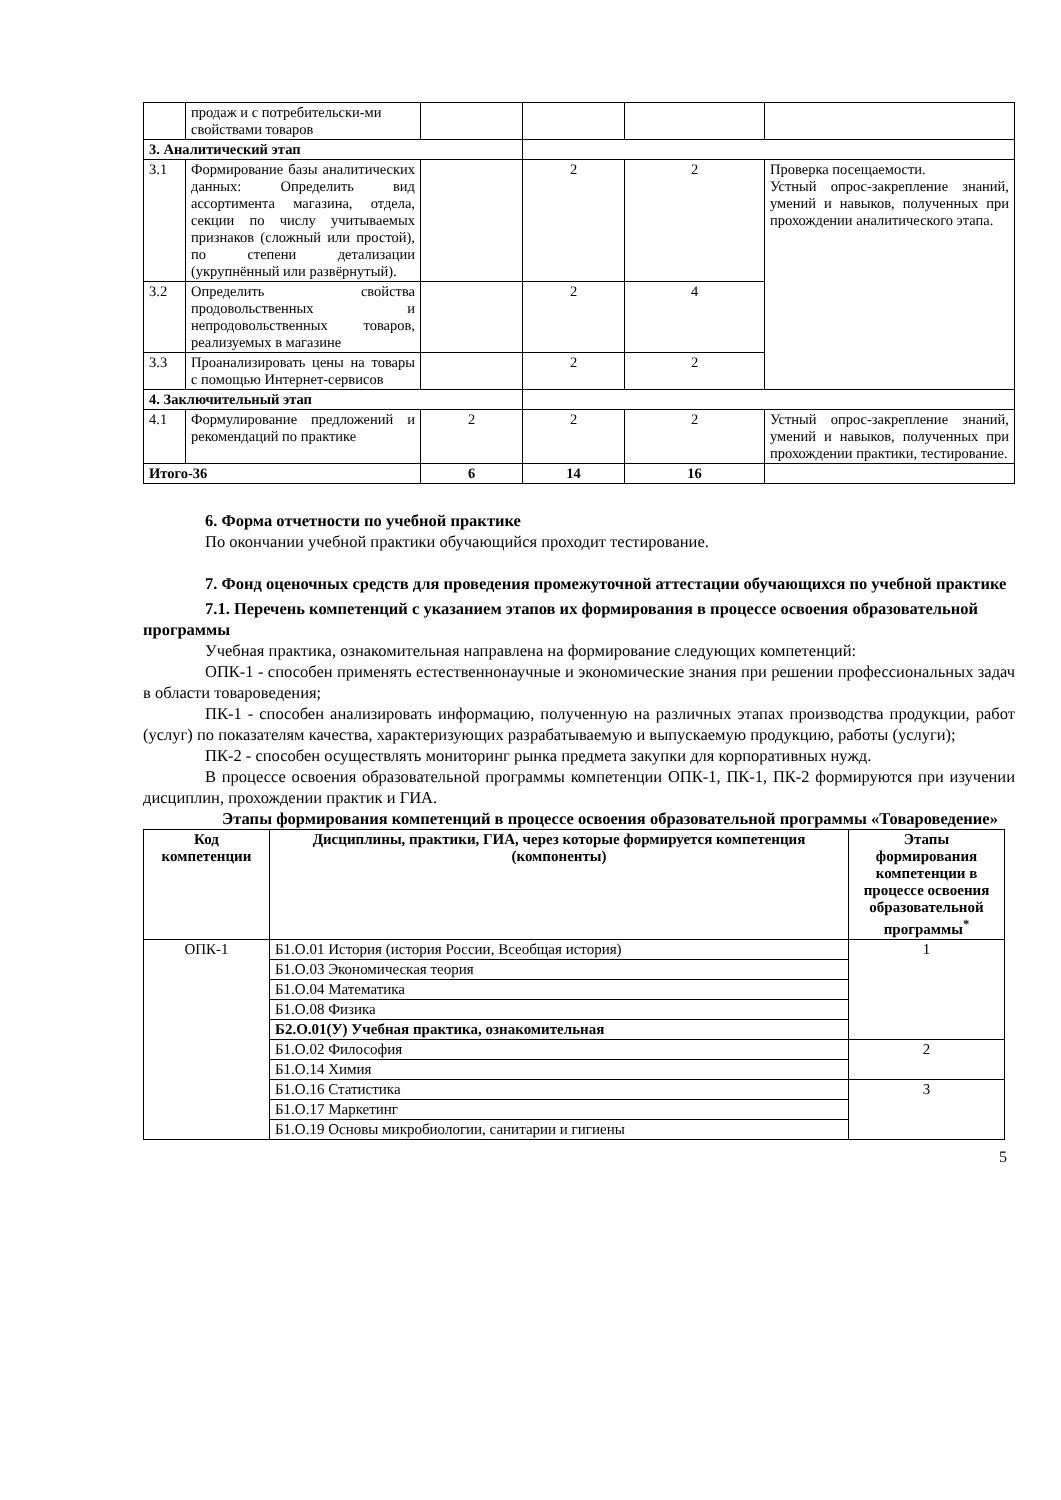| | продаж и с потребительски-ми свойствами товаров | | | | |
| 3. Аналитический этап | | | | | |
| 3.1 | Формирование базы аналитических данных: Определить вид ассортимента магазина, отдела, секции по числу учитываемых признаков (сложный или простой), по степени детализации (укрупнённый или развёрнутый). | | 2 | 2 | Проверка посещаемости. Устный опрос-закрепление знаний, умений и навыков, полученных при прохождении аналитического этапа. |
| 3.2 | Определить свойства продовольственных и непродовольственных товаров, реализуемых в магазине | | 2 | 4 | |
| 3.3 | Проанализировать цены на товары с помощью Интернет-сервисов | | 2 | 2 | |
| 4. Заключительный этап | | | | | |
| 4.1 | Формулирование предложений и рекомендаций по практике | 2 | 2 | 2 | Устный опрос-закрепление знаний, умений и навыков, полученных при прохождении практики, тестирование. |
| Итого-36 | | 6 | 14 | 16 | |
6. Форма отчетности по учебной практике
По окончании учебной практики обучающийся проходит тестирование.
7. Фонд оценочных средств для проведения промежуточной аттестации обучающихся по учебной практике
7.1. Перечень компетенций с указанием этапов их формирования в процессе освоения образовательной программы
Учебная практика, ознакомительная направлена на формирование следующих компетенций:
ОПК-1 - способен применять естественнонаучные и экономические знания при решении профессиональных задач в области товароведения;
ПК-1 - способен анализировать информацию, полученную на различных этапах производства продукции, работ (услуг) по показателям качества, характеризующих разрабатываемую и выпускаемую продукцию, работы (услуги);
ПК-2 - способен осуществлять мониторинг рынка предмета закупки для корпоративных нужд.
В процессе освоения образовательной программы компетенции ОПК-1, ПК-1, ПК-2 формируются при изучении дисциплин, прохождении практик и ГИА.
Этапы формирования компетенций в процессе освоения образовательной программы «Товароведение»
| Код компетенции | Дисциплины, практики, ГИА, через которые формируется компетенция (компоненты) | Этапы формирования компетенции в процессе освоения образовательной программы<sup>*</sup> |
| --- | --- | --- |
| ОПК-1 | Б1.О.01 История (история России, Всеобщая история) | 1 |
| | Б1.О.03 Экономическая теория | |
| | Б1.О.04 Математика | |
| | Б1.О.08 Физика | |
| | Б2.О.01(У) Учебная практика, ознакомительная | |
| | Б1.О.02 Философия | 2 |
| | Б1.О.14 Химия | |
| | Б1.О.16 Статистика | 3 |
| | Б1.О.17 Маркетинг | |
| | Б1.О.19 Основы микробиологии, санитарии и гигиены | |
5